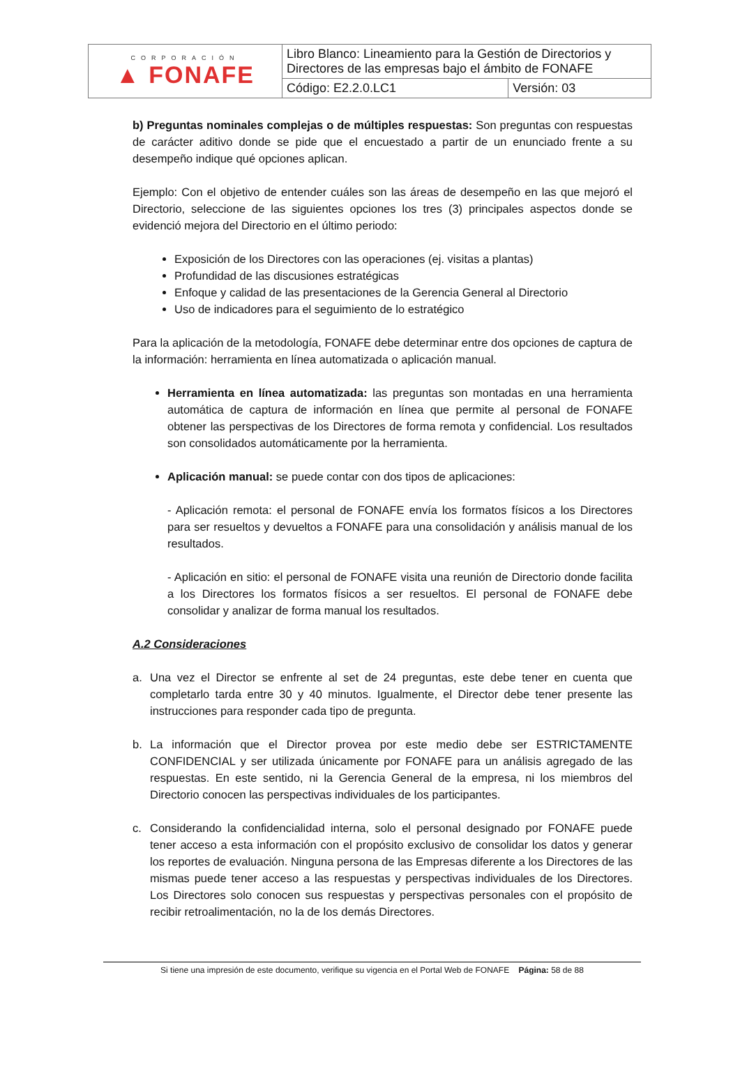| CORPORACIÓN ▲ FONAFE | Libro Blanco: Lineamiento para la Gestión de Directorios y Directores de las empresas bajo el ámbito de FONAFE | |
| | Código: E2.2.0.LC1 | Versión: 03 |
b) Preguntas nominales complejas o de múltiples respuestas: Son preguntas con respuestas de carácter aditivo donde se pide que el encuestado a partir de un enunciado frente a su desempeño indique qué opciones aplican.
Ejemplo: Con el objetivo de entender cuáles son las áreas de desempeño en las que mejoró el Directorio, seleccione de las siguientes opciones los tres (3) principales aspectos donde se evidenció mejora del Directorio en el último periodo:
Exposición de los Directores con las operaciones (ej. visitas a plantas)
Profundidad de las discusiones estratégicas
Enfoque y calidad de las presentaciones de la Gerencia General al Directorio
Uso de indicadores para el seguimiento de lo estratégico
Para la aplicación de la metodología, FONAFE debe determinar entre dos opciones de captura de la información: herramienta en línea automatizada o aplicación manual.
Herramienta en línea automatizada: las preguntas son montadas en una herramienta automática de captura de información en línea que permite al personal de FONAFE obtener las perspectivas de los Directores de forma remota y confidencial. Los resultados son consolidados automáticamente por la herramienta.
Aplicación manual: se puede contar con dos tipos de aplicaciones:
- Aplicación remota: el personal de FONAFE envía los formatos físicos a los Directores para ser resueltos y devueltos a FONAFE para una consolidación y análisis manual de los resultados.
- Aplicación en sitio: el personal de FONAFE visita una reunión de Directorio donde facilita a los Directores los formatos físicos a ser resueltos. El personal de FONAFE debe consolidar y analizar de forma manual los resultados.
A.2 Consideraciones
a. Una vez el Director se enfrente al set de 24 preguntas, este debe tener en cuenta que completarlo tarda entre 30 y 40 minutos. Igualmente, el Director debe tener presente las instrucciones para responder cada tipo de pregunta.
b. La información que el Director provea por este medio debe ser ESTRICTAMENTE CONFIDENCIAL y ser utilizada únicamente por FONAFE para un análisis agregado de las respuestas. En este sentido, ni la Gerencia General de la empresa, ni los miembros del Directorio conocen las perspectivas individuales de los participantes.
c. Considerando la confidencialidad interna, solo el personal designado por FONAFE puede tener acceso a esta información con el propósito exclusivo de consolidar los datos y generar los reportes de evaluación. Ninguna persona de las Empresas diferente a los Directores de las mismas puede tener acceso a las respuestas y perspectivas individuales de los Directores. Los Directores solo conocen sus respuestas y perspectivas personales con el propósito de recibir retroalimentación, no la de los demás Directores.
Si tiene una impresión de este documento, verifique su vigencia en el Portal Web de FONAFE Página: 58 de 88